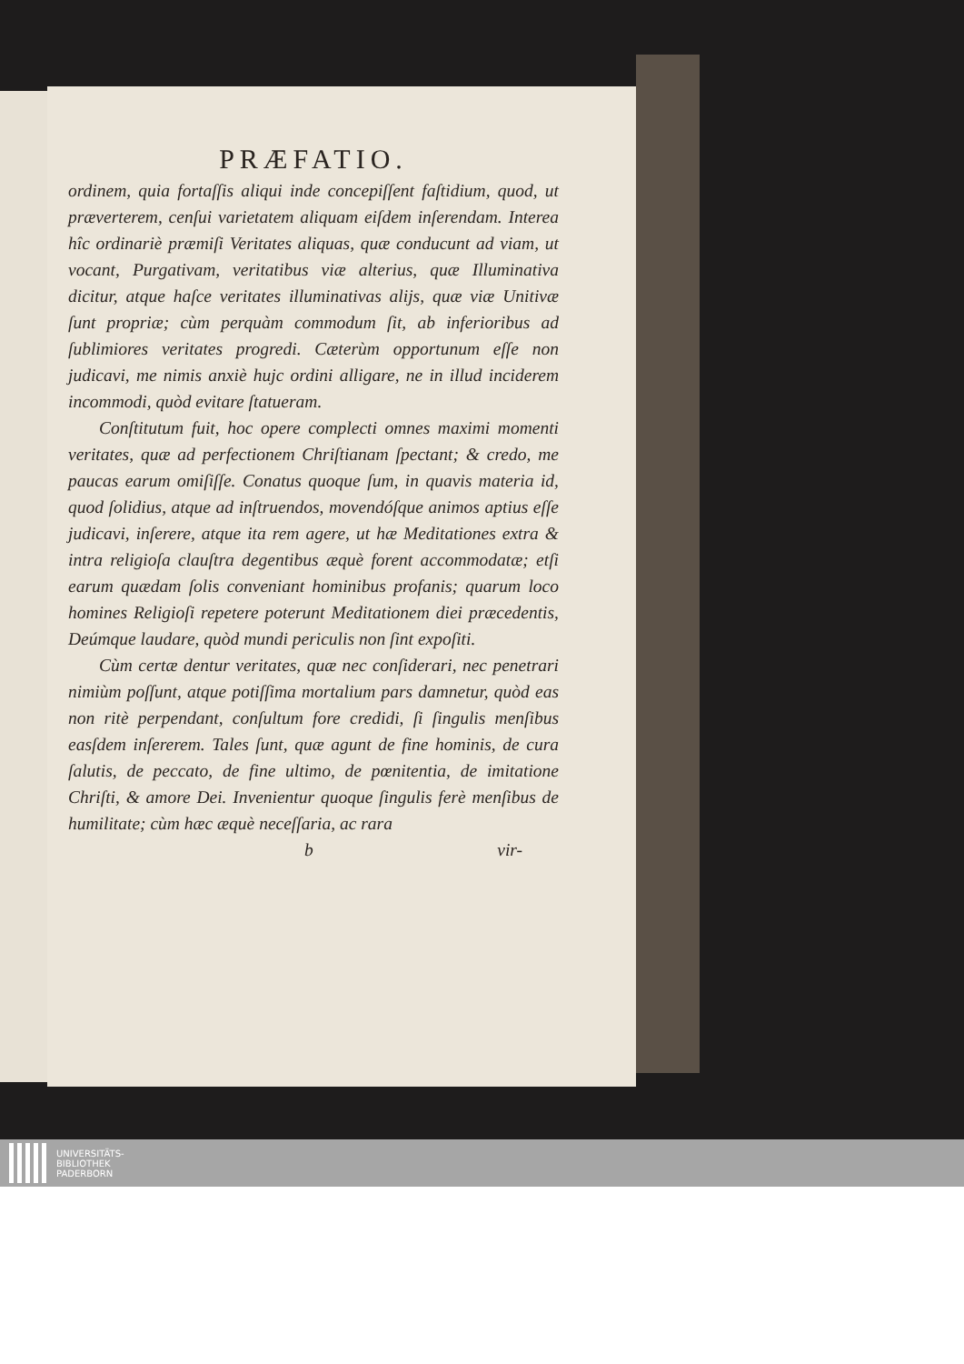PRÆFATIO.
ordinem, quia fortaſſis aliqui inde concepiſſent faſtidium, quod, ut præverterem, cenſui varietatem aliquam eiſdem inſerendam. Interea hîc ordinariè præmiſi Veritates aliquas, quæ conducunt ad viam, ut vocant, Purgativam, veritatibus viæ alterius, quæ Illuminativa dicitur, atque haſce veritates illuminativas alijs, quæ viæ Unitivæ ſunt propriæ; cùm perquàm commodum ſit, ab inferioribus ad ſublimiores veritates progredi. Cæterùm opportunum eſſe non judicavi, me nimis anxiè hujc ordini alligare, ne in illud inciderem incommodi, quòd evitare ſtatueram.
Conſtitutum fuit, hoc opere complecti omnes maximi momenti veritates, quæ ad perfectionem Chriſtianam ſpectant; & credo, me paucas earum omiſiſſe. Conatus quoque ſum, in quavis materia id, quod ſolidius, atque ad inſtruendos, movendóſque animos aptius eſſe judicavi, inſerere, atque ita rem agere, ut hæ Meditationes extra & intra religioſa clauſtra degentibus æquè forent accommodatæ; etſi earum quædam ſolis conveniant hominibus profanis; quarum loco homines Religioſi repetere poterunt Meditationem diei præcedentis, Deúmque laudare, quòd mundi periculis non ſint expoſiti.
Cùm certæ dentur veritates, quæ nec conſiderari, nec penetrari nimiùm poſſunt, atque potiſſima mortalium pars damnetur, quòd eas non ritè perpendant, conſultum fore credidi, ſi ſingulis menſibus easſdem inſererem. Tales ſunt, quæ agunt de fine hominis, de cura ſalutis, de peccato, de fine ultimo, de pœnitentia, de imitatione Chriſti, & amore Dei. Invenientur quoque ſingulis ferè menſibus de humilitate; cùm hæc æquè neceſſaria, ac rara
b vir-
UNIVERSITÄTS-
BIBLIOTHEK
PADERBORN